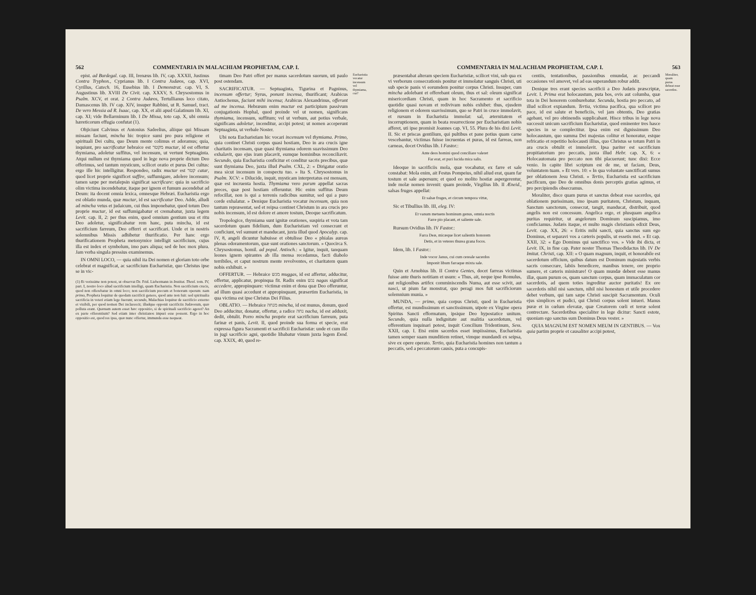562 COMMENTARIA IN MALACHIAM PROPHETAM, CAP. I.
epist. ad Burdegal. cap. III, Irenæus lib. IV, cap. XXXII, Justinus Contra Tryphon., Cyprianus lib. I Contra Judæos, cap. XVI, Cyrillus, Catech. 16, Eusebius lib. I Demonstrat. cap. VI, S. Augustinus lib. XVIII De Civit. cap. XXXV, S. Chrysostomus in Psalm. XCV, et orat. 2 Contra Judæos, Tertullianus loco citato, Damascenus lib. IV cap. XIV, insuper Rabbini, ut R. Samuel, tract. De vero Messia ad R. Isaac, cap. XX, et alii apud Galatinum lib. XI, cap. XI; vide Bellarminum lib. I De Missa, toto cap. X, ubi omnia hæreticorum effugia confutat (1).
Objiciunt Calvinus et Antonius Sadeelius, aliique qui Missam missam faciunt, mincha hic tropice sumi pro pura religione et spirituali Dei cultu, quo Deum mente colimus et adoramus; quia, inquiunt, pro sacrificatur hebraice est מקטר muctar, id est offertur thymiama, adoletur suffitus, vel incensum, ut vertunt Septuaginta. Atqui nullum est thymiama quod in lege nova proprie dictum Deo offerimus, sed tantum mysticum, scilicet oratio et purus Dei cultus: ergo ille hic intelligitur. Respondeo, radix muctar est קטר catar, quod licet proprie significet suffire, suffumigare, adolere incensum; tamen sæpe per metalepsin significat sacrificare: quia in sacrificio olim victima incendebatur, itaque per ignem et fumum ascendebat ad Deum: ita docent omnia lexica, omnesque Hebræi. Eucharistia ergo est oblatio munda, quæ muctar, id est sacrificatur Deo. Adde, alludi ad mincha vetus et judaicum, cui thus imponebatur, quod totum Deo proprie muctar, id est suffumigabatur et cremabatur, juxta legem Levit. cap. II, 2: per thus enim, quod omnium gentium usu et ritu Deo adoletur, significabatur rem hanc, puta mincha, id est sacrificium farreum, Deo offerri et sacrificari. Unde et in nostris solemnibus Missis adhibetur thurificatio. Per hanc ergo thurificationem Propheta metonymice intelligit sacrificium, cujus illa est index et symbolum, imo pars aliqua; sed de hoc mox plura. Jam verba singula pressius examinemus.
IN OMNI LOCO, — quia nihil ita Dei nomen et gloriam toto orbe celebrat et magnificat, ac sacrificium Eucharistiæ, quo Christus ipse se in vic-
(1) Et verissime non potest, ut observat Dr. Frid. Liebermann in Institut. Theol. tom. IV, part. I, nostro loco aliud sacrificium intelligi, quam Eucharistia. Non sacrificium crucis, quod non offerebatur in omni loco; non sacrificium precum et bonorum operum: nam primo, Propheta loquitur de quodam sacrificii genere, quod ante non fuit: sed spiritualia sacrificia in veteri etiam lege fuerunt; secundo, Malachias loquitur de sacrificio externo et visibili, per quod nomen Dei inclarescit; illudque opponit sacrificiis Judæorum, quæ polluta erant. Quænam autem esset hæc oppositio, si de spirituali sacrificio ageret? An ex parte offerentium? Sed etiam inter christianos impuri esse possent. Ergo in hoc oppositio est, quod res ipsa, quæ nunc offertur, immunda esse nequeat.
timam Deo Patri offert per manus sacerdotum suorum, uti paulo post ostendam.
SACRIFICATUR. — Septuaginta, Tigurina et Pagninus, incensum offertur; Syrus, ponunt incensa, thurificant; Arabicus Antiochenus, faciunt mihi incensa; Arabicus Alexandrinus, offerunt ad me incensa. Hebræum enim muctar est participium passivum conjugationis Hophal, quod proinde vel ut nomen, significans thymiama, incensum, suffitum; vel ut verbum, aut potius verbale, significans adoletur, incenditur, accipi potest; ut nomen acceperunt Septuaginta, ut verbale Noster.
Ubi nota Eucharistiam hic vocari incensum vel thymiama. Primo, quia continet Christi corpus quasi hostiam, Deo in ara crucis igne charitatis incensam, quæ quasi thymiama odorem suavissimum Deo exhalavit, quo ejus iram placavit, eumque hominibus reconciliavit. Secundo, quia Eucharistia conficitur et conditur sacris precibus, quæ sunt thymiama Deo, juxta illud Psalm. CXL, 2: « Dirigatur oratio mea sicut incensum in conspectu tuo. » Ita S. Chrysostomus in Psalm. XCV: « Dilucide, inquit, mysticam interpretatus est mensam, quæ est incruenta hostia. Thymiama vero purum appellat sacras preces, quæ post hostiam offeruntur. Hic enim suffitus Deum refocillat, non is qui a terrenis radicibus sumitur, sed qui a puro corde exhalatur. » Denique Eucharistia vocatur incensum, quia non tantum repræsentat, sed et reipsa continet Christum in ara crucis pro nobis incensum, id est dolore et amore tostum, Deoque sacrificatum.
Tropologice, thymiama sunt ignitæ orationes, suspiria et vota tam sacerdotum quam fidelium, dum Eucharistiam vel consecrant et conficiunt, vel sumunt et manducant, juxta illud quod Apocalyp. cap. IV, 8, angeli dicuntur habuisse et obtulisse Deo « phialas aureas plenas odoramentorum, quæ sunt orationes sanctorum. » Quocirca S. Chrysostomus, homil. ad popul. Antioch.: « Igitur, inquit, tanquam leones ignem spirantes ab illa mensa recedamus, facti diabolo terribiles, et caput nostrum mente revolventes, et charitatem quam nobis exhibuit. »
OFFERTUR. — Hebraice מגש muggas, id est affertur, adducitur, offertur, applicatur, propinqua fit. Radix enim נגש nagas significat accedere, appropinquare: victimæ enim et dona quæ Deo offeruntur, ad illum quasi accedunt et appropinquant, præsertim Eucharistia, in qua victima est ipse Christus Dei Filius.
OBLATIO. — Hebraice מנחה mincha, id est munus, donum, quod Deo adducitur, donatur, offertur, a radice נחה nacha, id est adduxit, dedit, obtulit. Porro mincha proprie erat sacrificium farreum, puta farinæ et panis, Levit. II, quod proinde sua forma et specie, erat expressa figura Sacramenti et sacrificii Eucharistiæ: unde et cum illo in jugi sacrificio agni, quotidie libabatur vinum juxta legem Exod. cap. XXIX, 40, quod re-
Eucharistia vocatur incensum vel thymiama, cur?
COMMENTARIA IN MALACHIAM PROPHETAM, CAP. I. 563
præsentabat alteram speciem Eucharistiæ, scilicet vini, sub qua ex vi verborum consecrationis ponitur et immolatur sanguis Christi, uti sub specie panis vi eorumdem ponitur corpus Christi. Insuper, cum mincha adolebant et offerebant oleum, thus et sal: oleum significat misericordiam Christi, quam in hoc Sacramento et sacrificio quotidie quasi novam et redivivam nobis exhibet: thus, ejusdem religionem et odorem suavissimum, quo se Patri in cruce immolavit, et rursum in Eucharistia immolat: sal, æternitatem et incorruptionem, quam in beata resurrectione per Eucharistiam nobis afferet, uti ipse promisit Joannes cap. VI, 55. Plura de his dixi Levit. II. Sic et priscas gentilium, qui pultibus et pane potius quam carne vescebantur, victimas fuisse incruentas et puras, id est farreas, non carneas, docet Ovidius lib. I Fastor.:
Ante deos homini quod conciliare valeret
Far erat, et puri lucida mica salis.
Ideoque in sacrificiis mola, quæ vocabatur, ex farre et sale constabat: Mola enim, ait Festus Pompeius, nihil aliud erat, quam far tostum et sale aspersum; et quod eo molito hostiæ aspergerentur, inde molæ nomen invenit: quam proinde, Virgilius lib. II Æneid., salsas fruges appellat:
Et salsæ fruges, et circum tempora vittæ,
Sic et Tibullius lib. III, eleg. IV:
Et vanum metuens hominum genus, omnia noctis
Farre pio placant, et saliente sale.
Rursum Ovidius lib. IV Fastor.:
Farra Deæ, micæque licet salientis honorem
Detis, et in veteres thurea grana focos.
Idem, lib. I Fastor.:
Inde vocor Janus, cui cum cereale sacerdos
Imponit libum farraque mixta sale.
Quin et Arnobius lib. II Contra Gentes, docet farreas victimas fuisse ante thuris notitiam et usum: « Thus, ait, neque ipse Romulus, aut religionibus artifex comminiscendis Numa, aut esse scivit, aut nasci, ut pium far monstrat, quo peragi mos fuit sacrificiorum solemnium munia. »
MUNDA, — primo, quia corpus Christi, quod in Eucharistia offertur, est mundissimum et sanctissimum, utpote ex Virgine opera Spiritus Sancti efformatum, ipsique Deo hypostatice unitum. Secundo, quia nulla indignitate aut malitia sacerdotum, vel offerentium inquinari potest, inquit Concilium Tridentinum, Sess. XXII, cap. I. Etsi enim sacerdos esset impiissimus, Eucharistia tamen semper suam munditiem retinet, vimque mundandi ex seipsa, sive ex opere operato. Tertio, quia Eucharistia homines non tantum a peccatis, sed a peccatorum causis, puta a concupis-
centiis, tentationibus, passionibus emundat, ac peccandi occasiones vel amovet, vel ad eas superandum robur addit.
Denique tres erant species sacrificii a Deo Judæis præscriptæ, Levit. I. Prima erat holocaustum, puta bos, ovis aut columba, quæ tota in Dei honorem comburebatur. Secunda, hostia pro peccato, ad illud scilicet expiandum. Tertia, victima pacifica, qua scilicet pro pace, id est salute et beneficiis, vel jam obtentis, Deo gratias agebant, vel pro obtinendis supplicabant. Hisce tribus in lege nova successit unicum sacrificium Eucharistiæ, quod eminenter tres hasce species in se complectitur. Ipsa enim est dignissimum Deo holocaustum, quo summa Dei majestas colitur et honoratur, estque refricatio et repetitio holocausti illius, quo Christus se totum Patri in ara crucis obtulit et immolavit. Ipsa pariter est sacrificium propitiatorium pro peccatis, juxta illud Hebr. cap. X, 6: « Holocautomata pro peccato non tibi placuerunt; tunc dixi: Ecce venio. In capite libri scriptum est de me, ut faciam, Deus, voluntatem tuam. » Et vers. 10: « In qua voluntate sanctificati sumus per oblationem Jesu Christi. » Tertio, Eucharistia est sacrificium pacificum, quo Deo de omnibus donis perceptis gratias agimus, et pro percipiendis obsecramus.
Moraliter, disce quam purus et sanctus debeat esse sacerdos, qui oblationem purissimam, imo ipsam puritatem, Christum, inquam, Sanctum sanctorum, consecrat, tangit, manducat, distribuit, quod angelis non est concessum. Angelica ergo, et plusquam angelica puritas requiritur, ut angelorum Dominum suscipiamus, imo conficiamus. Judæis itaque, et multo magis christianis edixit Deus, Levit. cap. XX, 26: « Eritis mihi sancti, quia sanctus sum ego Dominus, et separavi vos a cæteris populis, ut essetis mei. » Et cap. XXII, 32: « Ego Dominus qui sanctifico vos. » Vide ibi dicta, et Levit. IX, in fine cap. Pater noster Thomas Theodidactus lib. IV De Imitat. Christi, cap. XII: « O quam magnum, inquit, et honorabile est sacerdotum officium, quibus datum est Dominum majestatis verbis sacris consecrare, labiis benedicere, manibus tenere, ore proprio sumere, et cæteris ministrare! O quam mundæ debent esse manus illæ, quam purum os, quam sanctum corpus, quam immaculatum cor sacerdotis, ad quem toties ingreditur auctor puritatis! Ex ore sacerdotis nihil nisi sanctum, nihil nisi honestum et utile procedere debet verbum, qui tam sæpe Christi suscipit Sacramentum. Oculi ejus simplices et pudici, qui Christi corpus solent intueri. Manus puræ et in cœlum elevatæ, quæ Creatorem cœli et terræ solent contrectare. Sacerdotibus specialiter in lege dicitur: Sancti estote, quoniam ego sanctus sum Dominus Deus vester. »
QUIA MAGNUM EST NOMEN MEUM IN GENTIBUS. — Vox quia partim proprie et causaliter accipi potest,
Moraliter, quam purus debeat esse sacerdos.